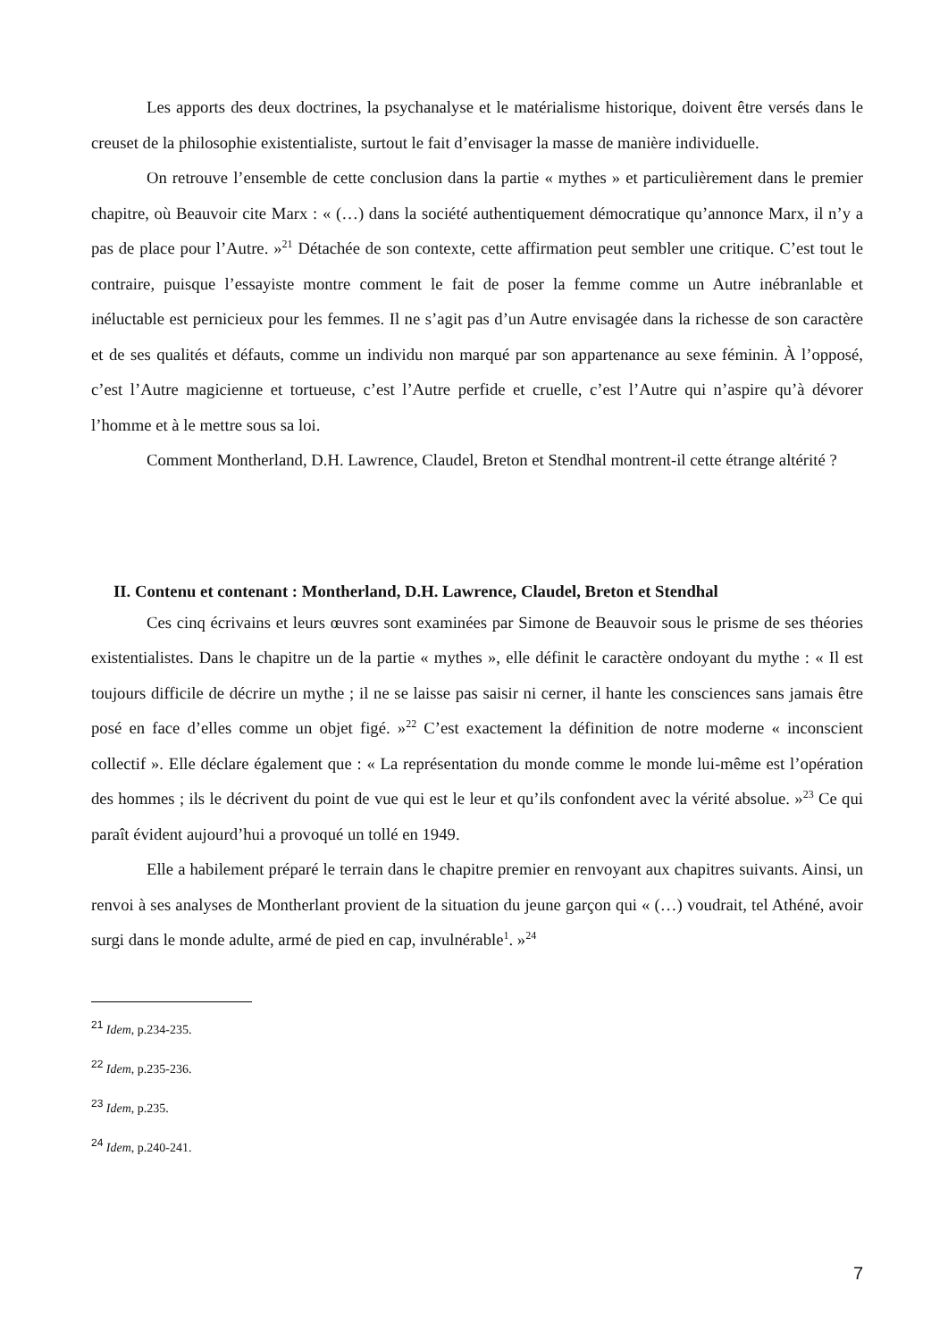Les apports des deux doctrines, la psychanalyse et le matérialisme historique, doivent être versés dans le creuset de la philosophie existentialiste, surtout le fait d’envisager la masse de manière individuelle.
On retrouve l’ensemble de cette conclusion dans la partie « mythes » et particulièrement dans le premier chapitre, où Beauvoir cite Marx : « (…) dans la société authentiquement démocratique qu’annonce Marx, il n’y a pas de place pour l’Autre. »<sup>21</sup> Détachée de son contexte, cette affirmation peut sembler une critique. C’est tout le contraire, puisque l’essayiste montre comment le fait de poser la femme comme un Autre inébranlable et inéluctable est pernicieux pour les femmes. Il ne s’agit pas d’un Autre envisagée dans la richesse de son caractère et de ses qualités et défauts, comme un individu non marqué par son appartenance au sexe féminin. À l’opposé, c’est l’Autre magicienne et tortueuse, c’est l’Autre perfide et cruelle, c’est l’Autre qui n’aspire qu’à dévorer l’homme et à le mettre sous sa loi.
Comment Montherland, D.H. Lawrence, Claudel, Breton et Stendhal montrent-il cette étrange altérité ?
II. Contenu et contenant : Montherland, D.H. Lawrence, Claudel, Breton et Stendhal
Ces cinq écrivains et leurs œuvres sont examinées par Simone de Beauvoir sous le prisme de ses théories existentialistes. Dans le chapitre un de la partie « mythes », elle définit le caractère ondoyant du mythe : « Il est toujours difficile de décrire un mythe ; il ne se laisse pas saisir ni cerner, il hante les consciences sans jamais être posé en face d’elles comme un objet figé. »<sup>22</sup> C’est exactement la définition de notre moderne « inconscient collectif ». Elle déclare également que : « La représentation du monde comme le monde lui-même est l’opération des hommes ; ils le décrivent du point de vue qui est le leur et qu’ils confondent avec la vérité absolue. »<sup>23</sup> Ce qui paraît évident aujourd’hui a provoqué un tollé en 1949.
Elle a habilement préparé le terrain dans le chapitre premier en renvoyant aux chapitres suivants. Ainsi, un renvoi à ses analyses de Montherlant provient de la situation du jeune garçon qui « (…) voudrait, tel Athéné, avoir surgi dans le monde adulte, armé de pied en cap, invulnérable<sup>1</sup>. »<sup>24</sup>
<sup>21</sup> Idem, p.234-235.
<sup>22</sup> Idem, p.235-236.
<sup>23</sup> Idem, p.235.
<sup>24</sup> Idem, p.240-241.
7